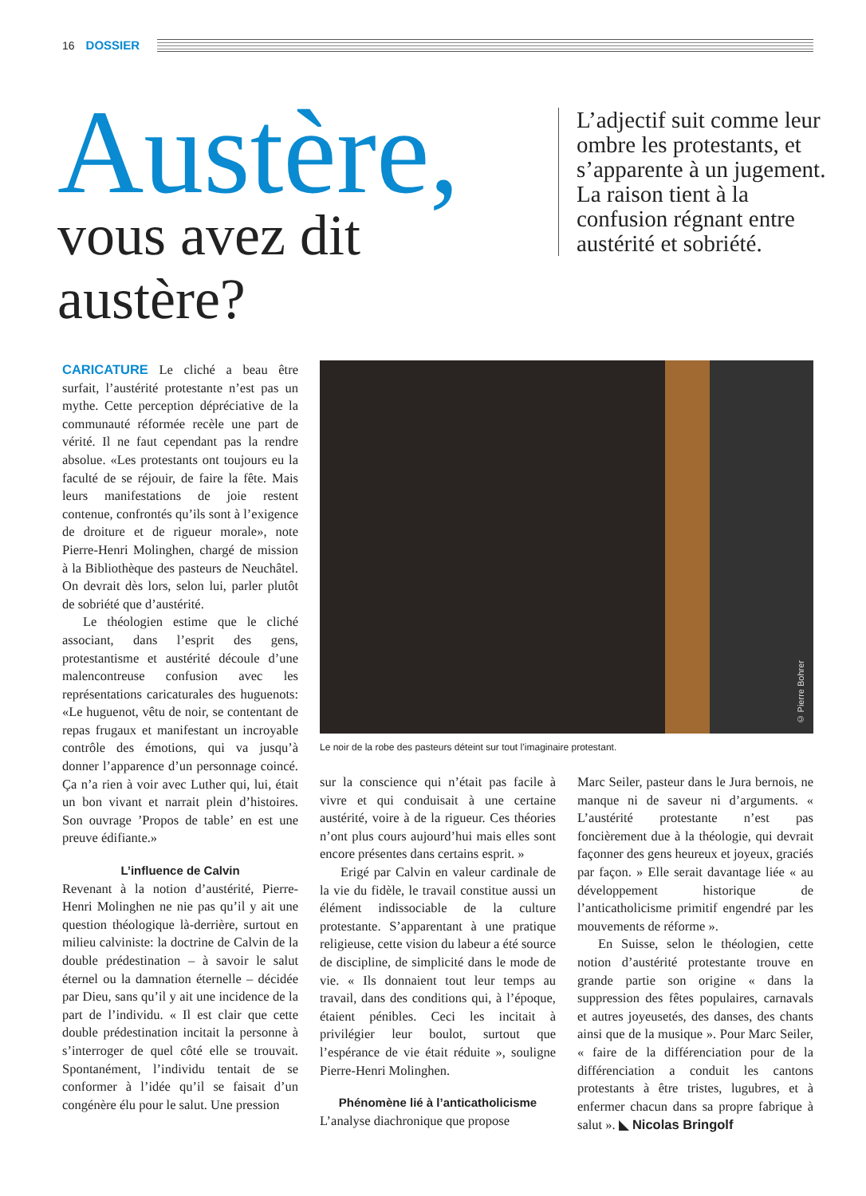16 DOSSIER
Austère,
vous avez dit austère?
L’adjectif suit comme leur ombre les protestants, et s’apparente à un jugement. La raison tient à la confusion régnant entre austérité et sobriété.
CARICATURE Le cliché a beau être surfait, l’austérité protestante n’est pas un mythe. Cette perception dépréciative de la communauté réformée recèle une part de vérité. Il ne faut cependant pas la rendre absolue. «Les protestants ont toujours eu la faculté de se réjouir, de faire la fête. Mais leurs manifestations de joie restent contenue, confrontés qu’ils sont à l’exigence de droiture et de rigueur morale», note Pierre-Henri Molinghen, chargé de mission à la Bibliothèque des pasteurs de Neuchâtel. On devrait dès lors, selon lui, parler plutôt de sobriété que d’austérité.
Le théologien estime que le cliché associant, dans l’esprit des gens, protestantisme et austérité découle d’une malencontreuse confusion avec les représentations caricaturales des huguenots: «Le huguenot, vêtu de noir, se contentant de repas frugaux et manifestant un incroyable contrôle des émotions, qui va jusqu’à donner l’apparence d’un personnage coincé. Ça n’a rien à voir avec Luther qui, lui, était un bon vivant et narrait plein d’histoires. Son ouvrage ’Propos de table’ en est une preuve édifiante.»
L’influence de Calvin
Revenant à la notion d’austérité, Pierre-Henri Molinghen ne nie pas qu’il y ait une question théologique là-derrière, surtout en milieu calviniste: la doctrine de Calvin de la double prédestination – à savoir le salut éternel ou la damnation éternelle – décidée par Dieu, sans qu’il y ait une incidence de la part de l’individu. « Il est clair que cette double prédestination incitait la personne à s’interroger de quel côté elle se trouvait. Spontanément, l’individu tentait de se conformer à l’idée qu’il se faisait d’un congénère élu pour le salut. Une pression
© Pierre Bohrer
Le noir de la robe des pasteurs déteint sur tout l’imaginaire protestant.
sur la conscience qui n’était pas facile à vivre et qui conduisait à une certaine austérité, voire à de la rigueur. Ces théories n’ont plus cours aujourd’hui mais elles sont encore présentes dans certains esprit. »
Erigé par Calvin en valeur cardinale de la vie du fidèle, le travail constitue aussi un élément indissociable de la culture protestante. S’apparentant à une pratique religieuse, cette vision du labeur a été source de discipline, de simplicité dans le mode de vie. « Ils donnaient tout leur temps au travail, dans des conditions qui, à l’époque, étaient pénibles. Ceci les incitait à privilégier leur boulot, surtout que l’espérance de vie était réduite », souligne Pierre-Henri Molinghen.
Phénomène lié à l’anticatholicisme
L’analyse diachronique que propose
Marc Seiler, pasteur dans le Jura bernois, ne manque ni de saveur ni d’arguments. « L’austérité protestante n’est pas foncièrement due à la théologie, qui devrait façonner des gens heureux et joyeux, graciés par façon. » Elle serait davantage liée « au développement historique de l’anticatholicisme primitif engendré par les mouvements de réforme ».
En Suisse, selon le théologien, cette notion d’austérité protestante trouve en grande partie son origine « dans la suppression des fêtes populaires, carnavals et autres joyeusetés, des danses, des chants ainsi que de la musique ». Pour Marc Seiler, « faire de la différenciation pour de la différenciation a conduit les cantons protestants à être tristes, lugubres, et à enfermer chacun dans sa propre fabrique à salut ». ◣ Nicolas Bringolf